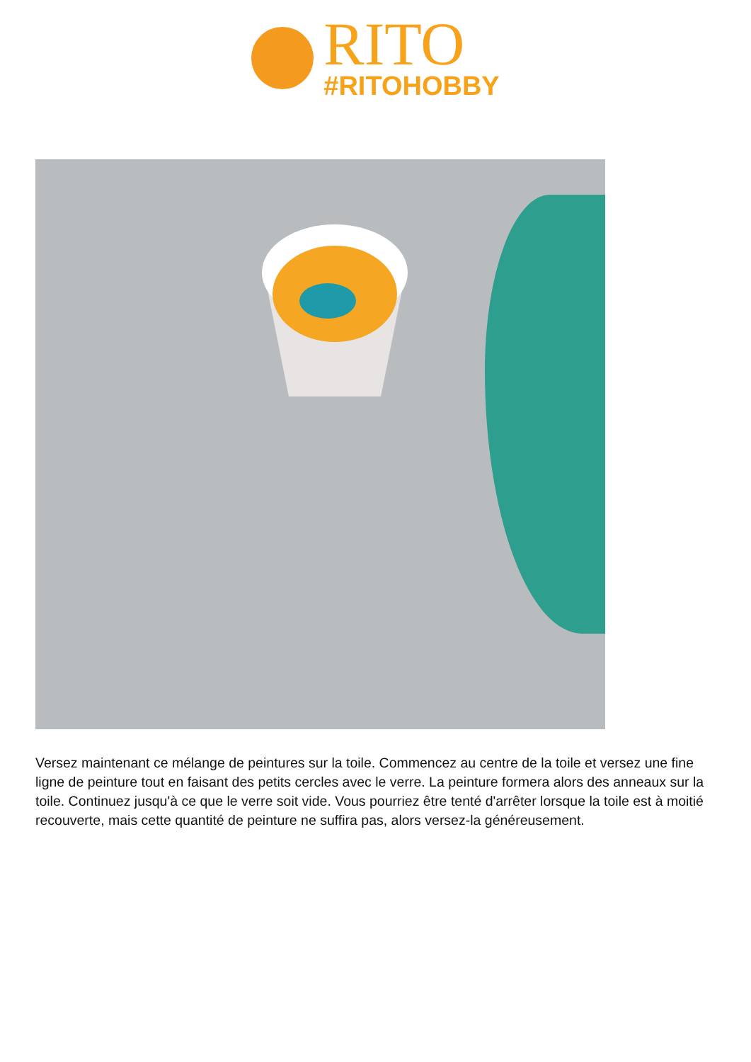RITO
#RITOHOBBY
Versez maintenant ce mélange de peintures sur la toile. Commencez au centre de la toile et versez une fine ligne de peinture tout en faisant des petits cercles avec le verre. La peinture formera alors des anneaux sur la toile. Continuez jusqu'à ce que le verre soit vide. Vous pourriez être tenté d'arrêter lorsque la toile est à moitié recouverte, mais cette quantité de peinture ne suffira pas, alors versez-la généreusement.